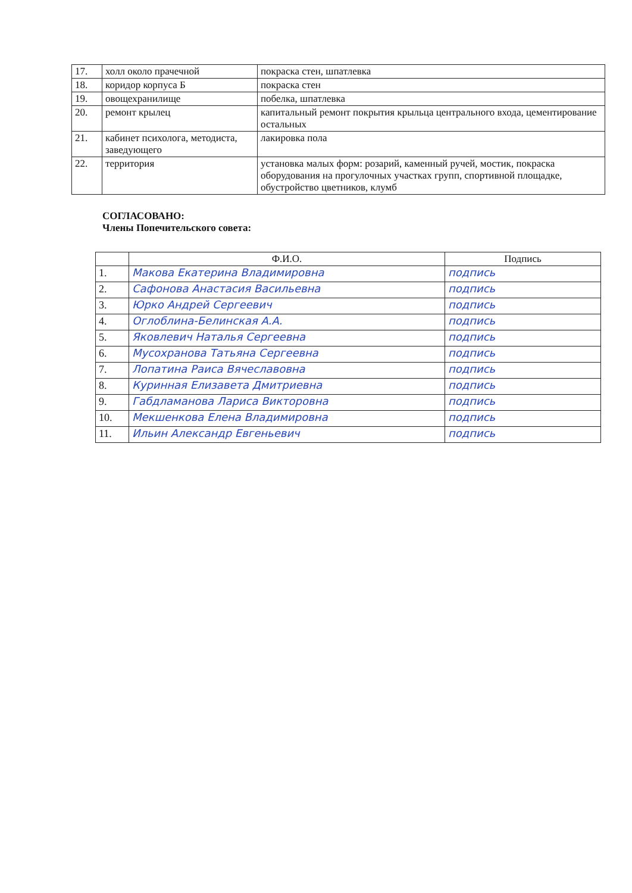| 17. | холл около прачечной | покраска стен, шпатлевка |
| 18. | коридор корпуса Б | покраска стен |
| 19. | овощехранилище | побелка, шпатлевка |
| 20. | ремонт крылец | капитальный ремонт покрытия крыльца центрального входа, цементирование остальных |
| 21. | кабинет психолога, методиста, заведующего | лакировка пола |
| 22. | территория | установка малых форм: розарий, каменный ручей, мостик, покраска оборудования на прогулочных участках групп, спортивной площадке, обустройство цветников, клумб |
СОГЛАСОВАНО:
Члены Попечительского совета:
| | Ф.И.О. | Подпись |
| --- | --- | --- |
| 1. | Макова Екатерина Владимировна | подпись |
| 2. | Сафонова Анастасия Васильевна | подпись |
| 3. | Юрко Андрей Сергеевич | подпись |
| 4. | Оглоблина-Белинская А.А. | подпись |
| 5. | Яковлевич Наталья Сергеевна | подпись |
| 6. | Мусохранова Татьяна Сергеевна | подпись |
| 7. | Лопатина Раиса Вячеславовна | подпись |
| 8. | Куринная Елизавета Дмитриевна | подпись |
| 9. | Габдламанова Лариса Викторовна | подпись |
| 10. | Мекшенкова Елена Владимировна | подпись |
| 11. | Ильин Александр Евгеньевич | подпись |